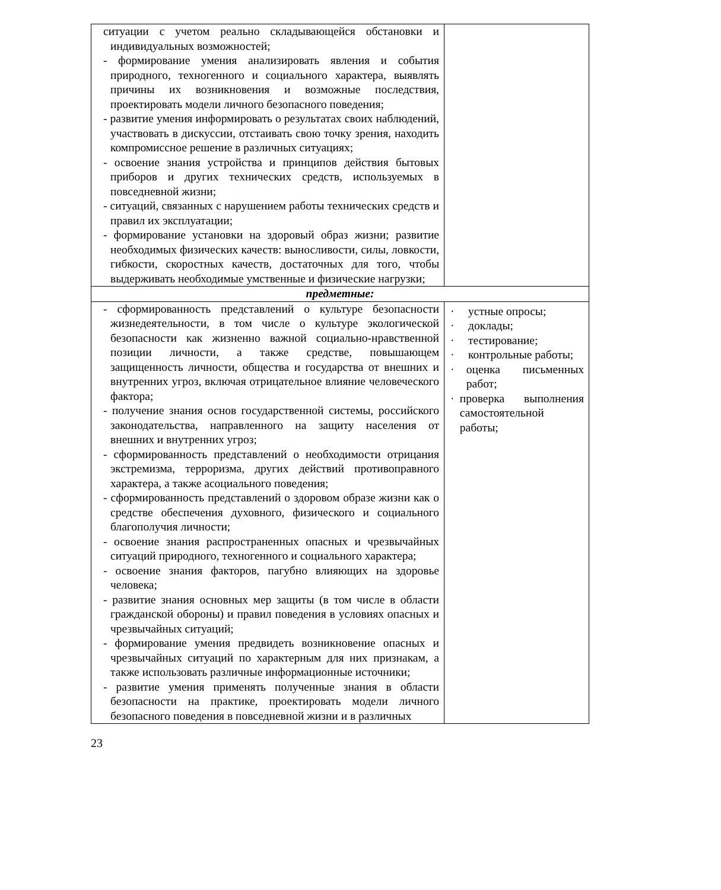| ситуации с учетом реально складывающейся обстановки и индивидуальных возможностей; - формирование умения анализировать явления и события природного, техногенного и социального характера, выявлять причины их возникновения и возможные последствия, проектировать модели личного безопасного поведения; - развитие умения информировать о результатах своих наблюдений, участвовать в дискуссии, отстаивать свою точку зрения, находить компромиссное решение в различных ситуациях; - освоение знания устройства и принципов действия бытовых приборов и других технических средств, используемых в повседневной жизни; - ситуаций, связанных с нарушением работы технических средств и правил их эксплуатации; - формирование установки на здоровый образ жизни; развитие необходимых физических качеств: выносливости, силы, ловкости, гибкости, скоростных качеств, достаточных для того, чтобы выдерживать необходимые умственные и физические нагрузки; | |
| предметные: | |
| - сформированность представлений о культуре безопасности жизнедеятельности, в том числе о культуре экологической безопасности как жизненно важной социально-нравственной позиции личности, а также средстве, повышающем защищенность личности, общества и государства от внешних и внутренних угроз, включая отрицательное влияние человеческого фактора; - получение знания основ государственной системы, российского законодательства, направленного на защиту населения от внешних и внутренних угроз; - сформированность представлений о необходимости отрицания экстремизма, терроризма, других действий противоправного характера, а также асоциального поведения; - сформированность представлений о здоровом образе жизни как о средстве обеспечения духовного, физического и социального благополучия личности; - освоение знания распространенных опасных и чрезвычайных ситуаций природного, техногенного и социального характера; - освоение знания факторов, пагубно влияющих на здоровье человека; - развитие знания основных мер защиты (в том числе в области гражданской обороны) и правил поведения в условиях опасных и чрезвычайных ситуаций; - формирование умения предвидеть возникновение опасных и чрезвычайных ситуаций по характерным для них признакам, а также использовать различные информационные источники; - развитие умения применять полученные знания в области безопасности на практике, проектировать модели личного безопасного поведения в повседневной жизни и в различных | · устные опросы; · доклады; · тестирование; · контрольные работы; · оценка письменных работ; · проверка выполнения самостоятельной работы; |
23